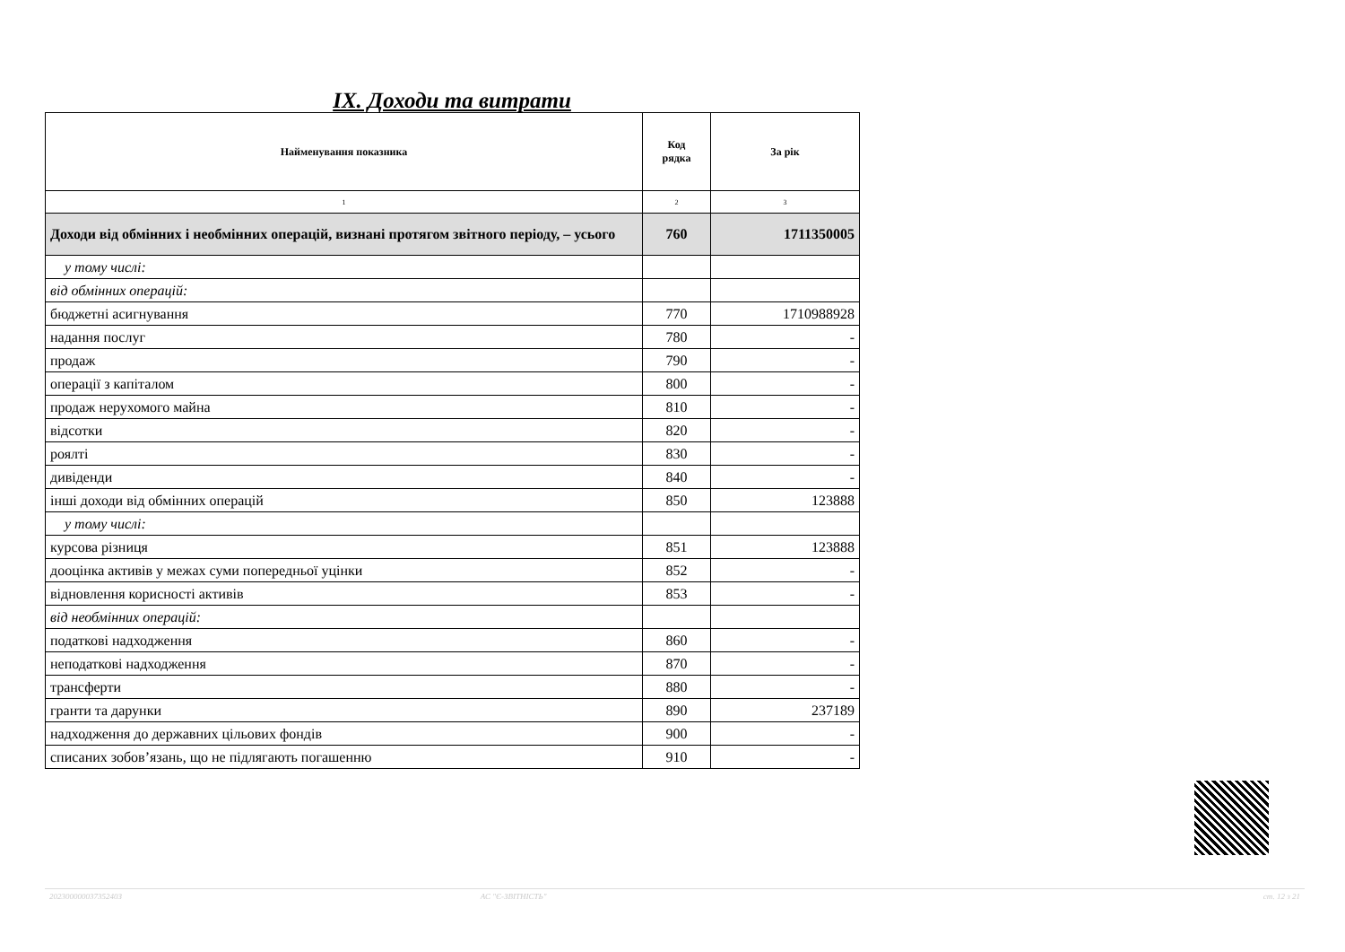IX. Доходи та витрати
| Найменування показника | Код рядка | За рік |
| --- | --- | --- |
| 1 | 2 | 3 |
| Доходи від обмінних і необмінних операцій, визнані протягом звітного періоду, – усього | 760 | 1711350005 |
| у тому числі: | | |
| від обмінних операцій: | | |
| бюджетні асигнування | 770 | 1710988928 |
| надання послуг | 780 | - |
| продаж | 790 | - |
| операції з капіталом | 800 | - |
| продаж нерухомого майна | 810 | - |
| відсотки | 820 | - |
| роялті | 830 | - |
| дивіденди | 840 | - |
| інші доходи від обмінних операцій | 850 | 123888 |
| у тому числі: | | |
| курсова різниця | 851 | 123888 |
| дооцінка активів у межах суми попередньої уцінки | 852 | - |
| відновлення корисності активів | 853 | - |
| від необмінних операцій: | | |
| податкові надходження | 860 | - |
| неподаткові надходження | 870 | - |
| трансферти | 880 | - |
| гранти та дарунки | 890 | 237189 |
| надходження до державних цільових фондів | 900 | - |
| списаних зобов’язань, що не підлягають погашенню | 910 | - |
20230000003735240З АС "Є-ЗВІТНІСТЬ" ст. 12 з 21